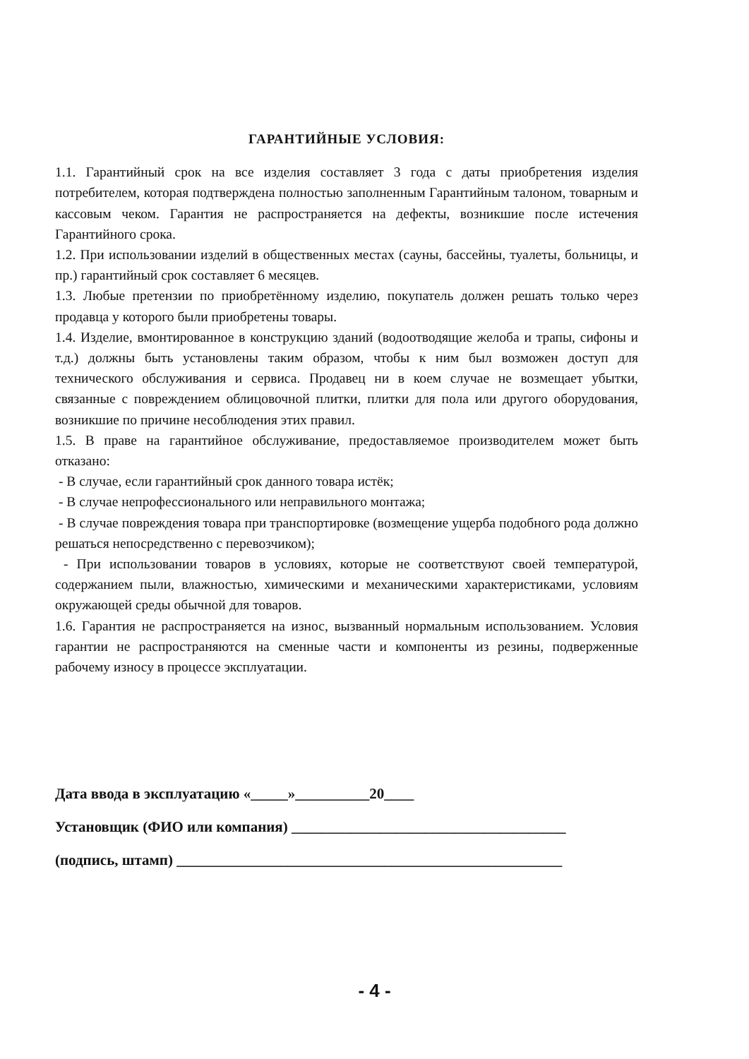ГАРАНТИЙНЫЕ УСЛОВИЯ:
1.1. Гарантийный срок на все изделия составляет 3 года с даты приобретения изделия потребителем, которая подтверждена полностью заполненным Гарантийным талоном, товарным и кассовым чеком. Гарантия не распространяется на дефекты, возникшие после истечения Гарантийного срока.
1.2. При использовании изделий в общественных местах (сауны, бассейны, туалеты, больницы, и пр.) гарантийный срок составляет 6 месяцев.
1.3. Любые претензии по приобретённому изделию, покупатель должен решать только через продавца у которого были приобретены товары.
1.4. Изделие, вмонтированное в конструкцию зданий (водоотводящие желоба и трапы, сифоны и т.д.) должны быть установлены таким образом, чтобы к ним был возможен доступ для технического обслуживания и сервиса. Продавец ни в коем случае не возмещает убытки, связанные с повреждением облицовочной плитки, плитки для пола или другого оборудования, возникшие по причине несоблюдения этих правил.
1.5. В праве на гарантийное обслуживание, предоставляемое производителем может быть отказано:
- В случае, если гарантийный срок данного товара истёк;
- В случае непрофессионального или неправильного монтажа;
- В случае повреждения товара при транспортировке (возмещение ущерба подобного рода должно решаться непосредственно с перевозчиком);
- При использовании товаров в условиях, которые не соответствуют своей температурой, содержанием пыли, влажностью, химическими и механическими характеристиками, условиям окружающей среды обычной для товаров.
1.6. Гарантия не распространяется на износ, вызванный нормальным использованием. Условия гарантии не распространяются на сменные части и компоненты из резины, подверженные рабочему износу в процессе эксплуатации.
Дата ввода в эксплуатацию «_____»__________20____
Установщик (ФИО или компания) _____________________________________
(подпись, штамп) ____________________________________________________
- 4 -